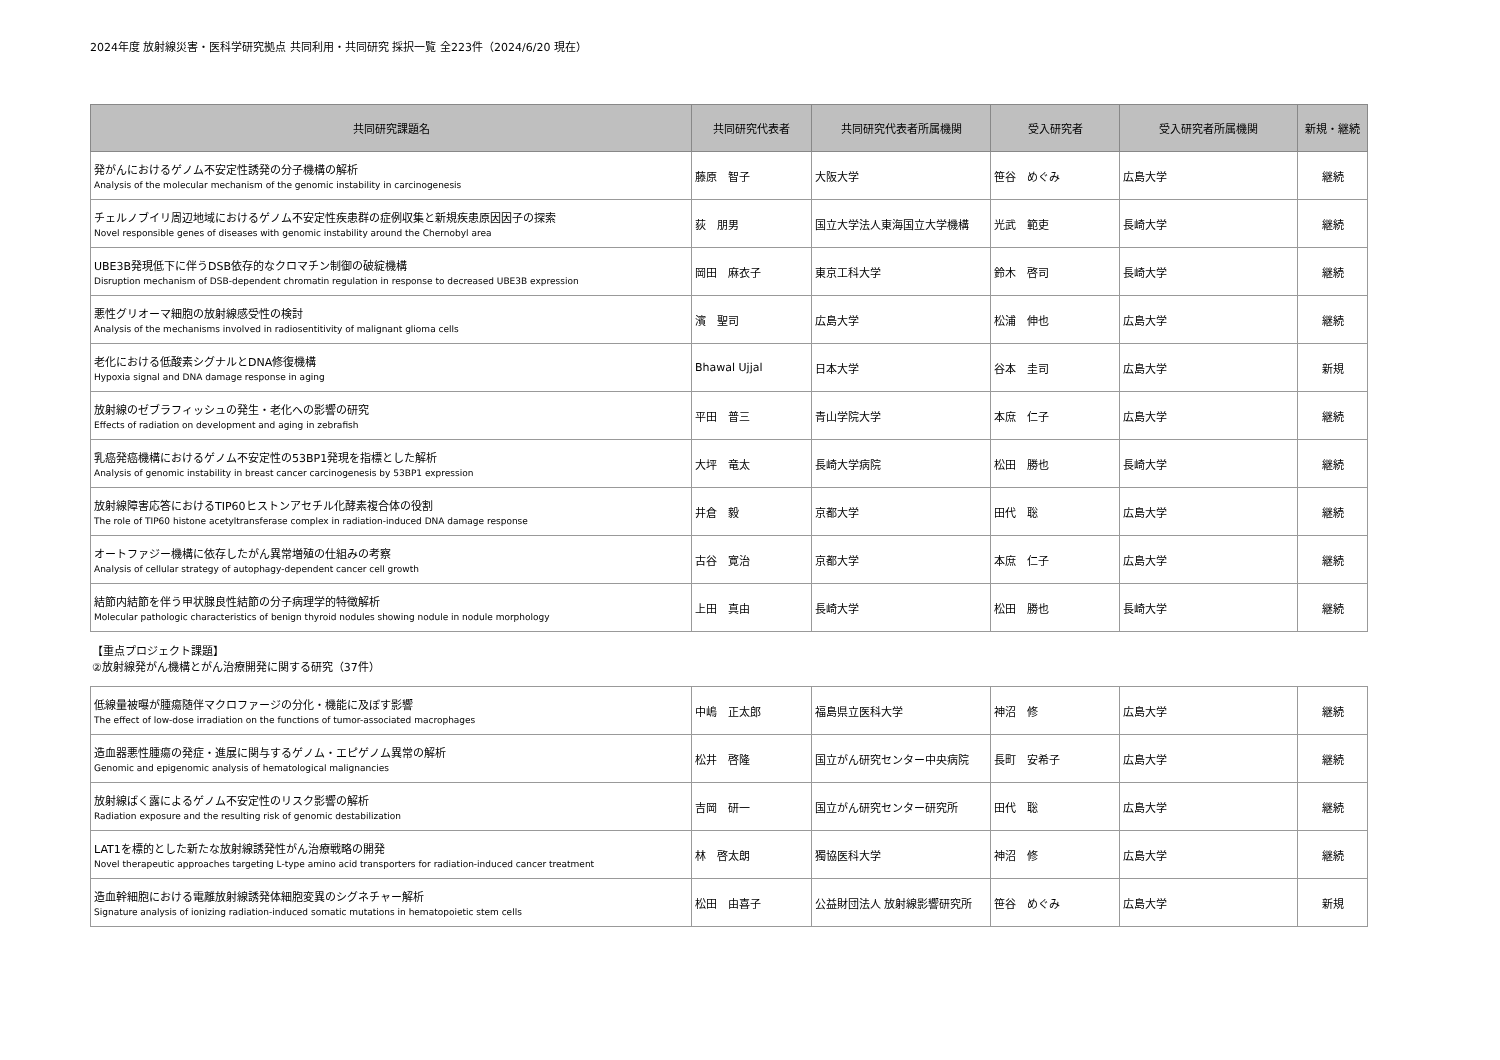2024年度 放射線災害・医科学研究拠点 共同利用・共同研究 採択一覧 全223件（2024/6/20 現在）
| 共同研究課題名 | 共同研究代表者 | 共同研究代表者所属機関 | 受入研究者 | 受入研究者所属機関 | 新規・継続 |
| --- | --- | --- | --- | --- | --- |
| 発がんにおけるゲノム不安定性誘発の分子機構の解析 Analysis of the molecular mechanism of the genomic instability in carcinogenesis | 藤原 智子 | 大阪大学 | 笹谷 めぐみ | 広島大学 | 継続 |
| チェルノブイリ周辺地域におけるゲノム不安定性疾患群の症例収集と新規疾患原因因子の探索 Novel responsible genes of diseases with genomic instability around the Chernobyl area | 荻 朋男 | 国立大学法人東海国立大学機構 | 光武 範吏 | 長崎大学 | 継続 |
| UBE3B発現低下に伴うDSB依存的なクロマチン制御の破綻機構 Disruption mechanism of DSB-dependent chromatin regulation in response to decreased UBE3B expression | 岡田 麻衣子 | 東京工科大学 | 鈴木 啓司 | 長崎大学 | 継続 |
| 悪性グリオーマ細胞の放射線感受性の検討 Analysis of the mechanisms involved in radiosentitivity of malignant glioma cells | 濱 聖司 | 広島大学 | 松浦 伸也 | 広島大学 | 継続 |
| 老化における低酸素シグナルとDNA修復機構 Hypoxia signal and DNA damage response in aging | Bhawal Ujjal | 日本大学 | 谷本 圭司 | 広島大学 | 新規 |
| 放射線のゼブラフィッシュの発生・老化への影響の研究 Effects of radiation on development and aging in zebrafish | 平田 普三 | 青山学院大学 | 本庶 仁子 | 広島大学 | 継続 |
| 乳癌発癌機構におけるゲノム不安定性の53BP1発現を指標とした解析 Analysis of genomic instability in breast cancer carcinogenesis by 53BP1 expression | 大坪 竜太 | 長崎大学病院 | 松田 勝也 | 長崎大学 | 継続 |
| 放射線障害応答におけるTIP60ヒストンアセチル化酵素複合体の役割 The role of TIP60 histone acetyltransferase complex in radiation-induced DNA damage response | 井倉 毅 | 京都大学 | 田代 聡 | 広島大学 | 継続 |
| オートファジー機構に依存したがん異常増殖の仕組みの考察 Analysis of cellular strategy of autophagy-dependent cancer cell growth | 古谷 寛治 | 京都大学 | 本庶 仁子 | 広島大学 | 継続 |
| 結節内結節を伴う甲状腺良性結節の分子病理学的特徴解析 Molecular pathologic characteristics of benign thyroid nodules showing nodule in nodule morphology | 上田 真由 | 長崎大学 | 松田 勝也 | 長崎大学 | 継続 |
【重点プロジェクト課題】
②放射線発がん機構とがん治療開発に関する研究（37件）
| 低線量被曝が腫瘍随伴マクロファージの分化・機能に及ぼす影響 The effect of low-dose irradiation on the functions of tumor-associated macrophages | 中嶋 正太郎 | 福島県立医科大学 | 神沼 修 | 広島大学 | 継続 |
| 造血器悪性腫瘍の発症・進展に関与するゲノム・エピゲノム異常の解析 Genomic and epigenomic analysis of hematological malignancies | 松井 啓隆 | 国立がん研究センター中央病院 | 長町 安希子 | 広島大学 | 継続 |
| 放射線ばく露によるゲノム不安定性のリスク影響の解析 Radiation exposure and the resulting risk of genomic destabilization | 吉岡 研一 | 国立がん研究センター研究所 | 田代 聡 | 広島大学 | 継続 |
| LAT1を標的とした新たな放射線誘発性がん治療戦略の開発 Novel therapeutic approaches targeting L-type amino acid transporters for radiation-induced cancer treatment | 林 啓太朗 | 獨協医科大学 | 神沼 修 | 広島大学 | 継続 |
| 造血幹細胞における電離放射線誘発体細胞変異のシグネチャー解析 Signature analysis of ionizing radiation-induced somatic mutations in hematopoietic stem cells | 松田 由喜子 | 公益財団法人 放射線影響研究所 | 笹谷 めぐみ | 広島大学 | 新規 |